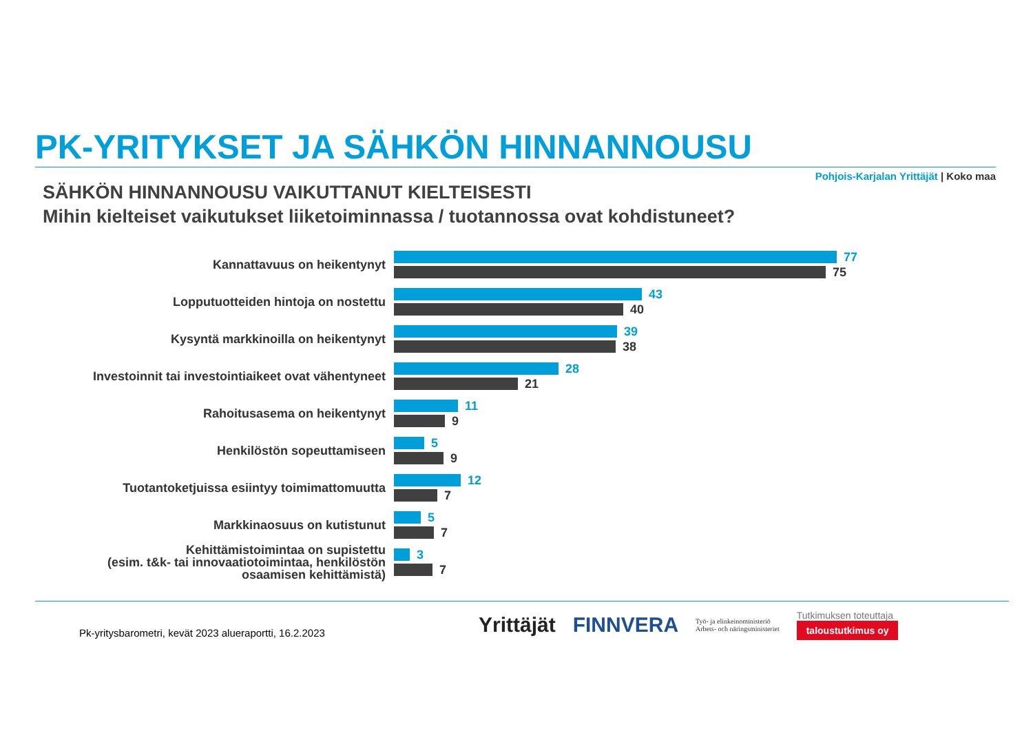PK-YRITYKSET JA SÄHKÖN HINNANNOUSU
Pohjois-Karjalan Yrittäjät | Koko maa
SÄHKÖN HINNANNOUSU VAIKUTTANUT KIELTEISESTI
Mihin kielteiset vaikutukset liiketoiminnassa / tuotannossa ovat kohdistuneet?
Kannattavuus on heikentynyt
77
75
Lopputuotteiden hintoja on nostettu
43
40
Kysyntä markkinoilla on heikentynyt
39
38
Investoinnit tai investointiaikeet ovat vähentyneet
28
21
Rahoitusasema on heikentynyt
11
9
Henkilöstön sopeuttamiseen
5
9
Tuotantoketjuissa esiintyy toimimattomuutta
12
7
Markkinaosuus on kutistunut
5
7
Kehittämistoimintaa on supistettu
(esim. t&k- tai innovaatiotoimintaa, henkilöstön
osaamisen kehittämistä)
3
7
Pk-yritysbarometri, kevät 2023 alueraportti, 16.2.2023
Yrittäjät FINNVERA
Työ- ja elinkeinoministeriö
Arbets- och näringsministeriet
Tutkimuksen toteuttaja
taloustutkimus oy